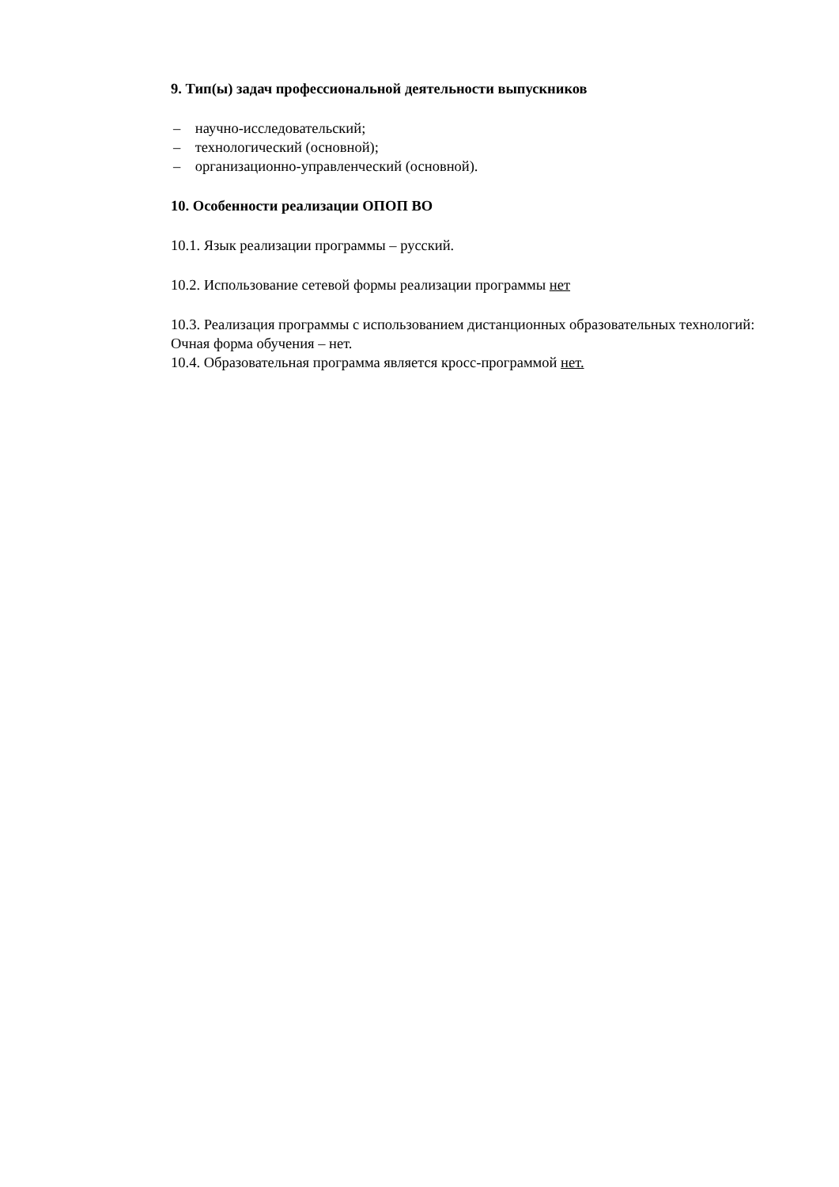9. Тип(ы) задач профессиональной деятельности выпускников
– научно-исследовательский;
– технологический (основной);
– организационно-управленческий (основной).
10. Особенности реализации ОПОП ВО
10.1. Язык реализации программы – русский.
10.2. Использование сетевой формы реализации программы нет
10.3. Реализация программы с использованием дистанционных образовательных технологий:
Очная форма обучения – нет.
10.4. Образовательная программа является кросс-программой нет.